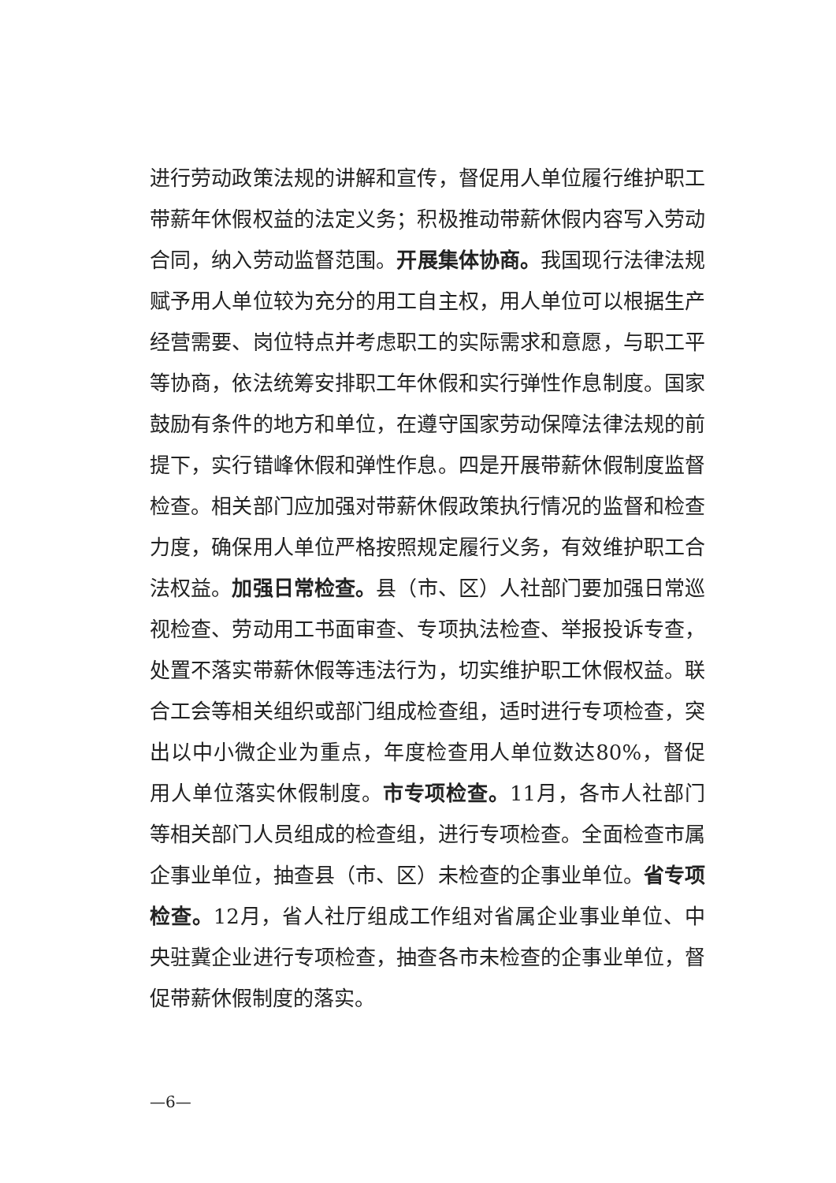进行劳动政策法规的讲解和宣传，督促用人单位履行维护职工带薪年休假权益的法定义务；积极推动带薪休假内容写入劳动合同，纳入劳动监督范围。开展集体协商。我国现行法律法规赋予用人单位较为充分的用工自主权，用人单位可以根据生产经营需要、岗位特点并考虑职工的实际需求和意愿，与职工平等协商，依法统筹安排职工年休假和实行弹性作息制度。国家鼓励有条件的地方和单位，在遵守国家劳动保障法律法规的前提下，实行错峰休假和弹性作息。四是开展带薪休假制度监督检查。相关部门应加强对带薪休假政策执行情况的监督和检查力度，确保用人单位严格按照规定履行义务，有效维护职工合法权益。加强日常检查。县（市、区）人社部门要加强日常巡视检查、劳动用工书面审查、专项执法检查、举报投诉专查，处置不落实带薪休假等违法行为，切实维护职工休假权益。联合工会等相关组织或部门组成检查组，适时进行专项检查，突出以中小微企业为重点，年度检查用人单位数达80%，督促用人单位落实休假制度。市专项检查。11月，各市人社部门等相关部门人员组成的检查组，进行专项检查。全面检查市属企事业单位，抽查县（市、区）未检查的企事业单位。省专项检查。12月，省人社厅组成工作组对省属企业事业单位、中央驻冀企业进行专项检查，抽查各市未检查的企事业单位，督促带薪休假制度的落实。
—6—